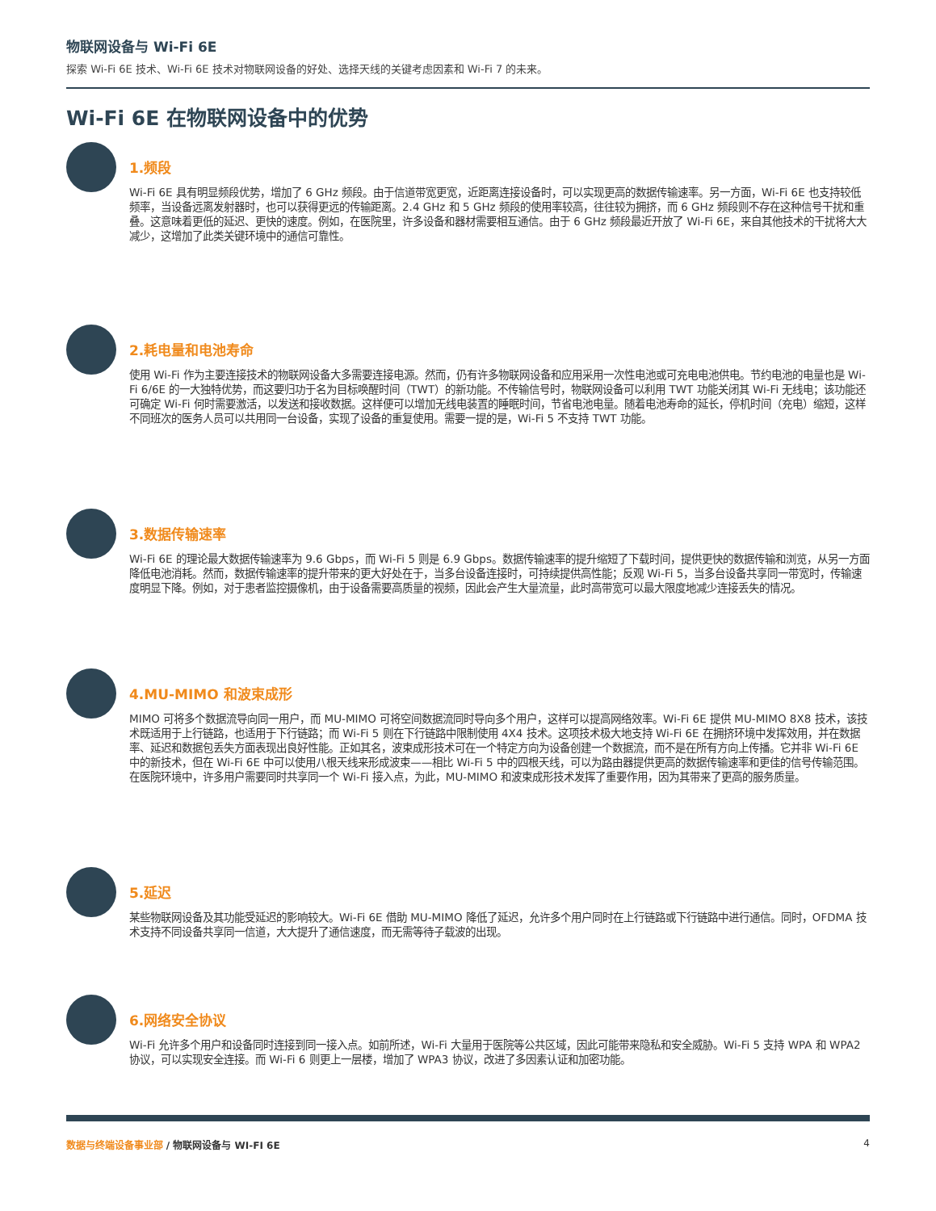物联网设备与 Wi-Fi 6E
探索 Wi-Fi 6E 技术、Wi-Fi 6E 技术对物联网设备的好处、选择天线的关键考虑因素和 Wi-Fi 7 的未来。
Wi-Fi 6E 在物联网设备中的优势
1.频段
Wi-Fi 6E 具有明显频段优势，增加了 6 GHz 频段。由于信道带宽更宽，近距离连接设备时，可以实现更高的数据传输速率。另一方面，Wi-Fi 6E 也支持较低频率，当设备远离发射器时，也可以获得更远的传输距离。2.4 GHz 和 5 GHz 频段的使用率较高，往往较为拥挤，而 6 GHz 频段则不存在这种信号干扰和重叠。这意味着更低的延迟、更快的速度。例如，在医院里，许多设备和器材需要相互通信。由于 6 GHz 频段最近开放了 Wi-Fi 6E，来自其他技术的干扰将大大减少，这增加了此类关键环境中的通信可靠性。
2.耗电量和电池寿命
使用 Wi-Fi 作为主要连接技术的物联网设备大多需要连接电源。然而，仍有许多物联网设备和应用采用一次性电池或可充电电池供电。节约电池的电量也是 Wi-Fi 6/6E 的一大独特优势，而这要归功于名为目标唤醒时间（TWT）的新功能。不传输信号时，物联网设备可以利用 TWT 功能关闭其 Wi-Fi 无线电；该功能还可确定 Wi-Fi 何时需要激活，以发送和接收数据。这样便可以增加无线电装置的睡眠时间，节省电池电量。随着电池寿命的延长，停机时间（充电）缩短，这样不同班次的医务人员可以共用同一台设备，实现了设备的重复使用。需要一提的是，Wi-Fi 5 不支持 TWT 功能。
3.数据传输速率
Wi-Fi 6E 的理论最大数据传输速率为 9.6 Gbps，而 Wi-Fi 5 则是 6.9 Gbps。数据传输速率的提升缩短了下载时间，提供更快的数据传输和浏览，从另一方面降低电池消耗。然而，数据传输速率的提升带来的更大好处在于，当多台设备连接时，可持续提供高性能；反观 Wi-Fi 5，当多台设备共享同一带宽时，传输速度明显下降。例如，对于患者监控摄像机，由于设备需要高质量的视频，因此会产生大量流量，此时高带宽可以最大限度地减少连接丢失的情况。
4.MU-MIMO 和波束成形
MIMO 可将多个数据流导向同一用户，而 MU-MIMO 可将空间数据流同时导向多个用户，这样可以提高网络效率。Wi-Fi 6E 提供 MU-MIMO 8X8 技术，该技术既适用于上行链路，也适用于下行链路；而 Wi-Fi 5 则在下行链路中限制使用 4X4 技术。这项技术极大地支持 Wi-Fi 6E 在拥挤环境中发挥效用，并在数据率、延迟和数据包丢失方面表现出良好性能。正如其名，波束成形技术可在一个特定方向为设备创建一个数据流，而不是在所有方向上传播。它并非 Wi-Fi 6E 中的新技术，但在 Wi-Fi 6E 中可以使用八根天线来形成波束——相比 Wi-Fi 5 中的四根天线，可以为路由器提供更高的数据传输速率和更佳的信号传输范围。在医院环境中，许多用户需要同时共享同一个 Wi-Fi 接入点，为此，MU-MIMO 和波束成形技术发挥了重要作用，因为其带来了更高的服务质量。
5.延迟
某些物联网设备及其功能受延迟的影响较大。Wi-Fi 6E 借助 MU-MIMO 降低了延迟，允许多个用户同时在上行链路或下行链路中进行通信。同时，OFDMA 技术支持不同设备共享同一信道，大大提升了通信速度，而无需等待子载波的出现。
6.网络安全协议
Wi-Fi 允许多个用户和设备同时连接到同一接入点。如前所述，Wi-Fi 大量用于医院等公共区域，因此可能带来隐私和安全威胁。Wi-Fi 5 支持 WPA 和 WPA2 协议，可以实现安全连接。而 Wi-Fi 6 则更上一层楼，增加了 WPA3 协议，改进了多因素认证和加密功能。
数据与终端设备事业部 / 物联网设备与 WI-FI 6E
4